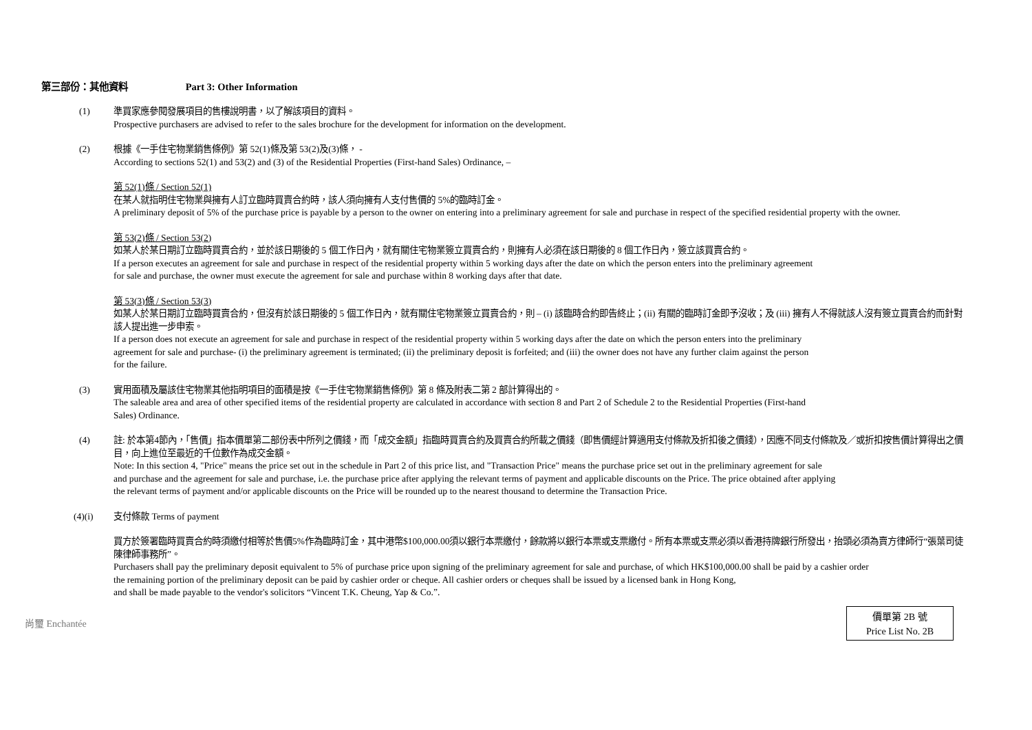第三部份：其他資料 Part 3: Other Information
(1) 準買家應參閱發展項目的售樓說明書，以了解該項目的資料。
Prospective purchasers are advised to refer to the sales brochure for the development for information on the development.
(2) 根據《一手住宅物業銷售條例》第 52(1)條及第 53(2)及(3)條， -
According to sections 52(1) and 53(2) and (3) of the Residential Properties (First-hand Sales) Ordinance, –
第 52(1)條 / Section 52(1)
在某人就指明住宅物業與擁有人訂立臨時買賣合約時，該人須向擁有人支付售價的 5%的臨時訂金。
A preliminary deposit of 5% of the purchase price is payable by a person to the owner on entering into a preliminary agreement for sale and purchase in respect of the specified residential property with the owner.
第 53(2)條 / Section 53(2)
如某人於某日期訂立臨時買賣合約，並於該日期後的 5 個工作日內，就有關住宅物業簽立買賣合約，則擁有人必須在該日期後的 8 個工作日內，簽立該買賣合約。
If a person executes an agreement for sale and purchase in respect of the residential property within 5 working days after the date on which the person enters into the preliminary agreement
for sale and purchase, the owner must execute the agreement for sale and purchase within 8 working days after that date.
第 53(3)條 / Section 53(3)
如某人於某日期訂立臨時買賣合約，但沒有於該日期後的 5 個工作日內，就有關住宅物業簽立買賣合約，則 – (i) 該臨時合約即告終止；(ii) 有關的臨時訂金即予沒收；及 (iii) 擁有人不得就該人沒有簽立買賣合約而針對該人提出進一步申索。
If a person does not execute an agreement for sale and purchase in respect of the residential property within 5 working days after the date on which the person enters into the preliminary
agreement for sale and purchase- (i) the preliminary agreement is terminated; (ii) the preliminary deposit is forfeited; and (iii) the owner does not have any further claim against the person
for the failure.
(3) 實用面積及屬該住宅物業其他指明項目的面積是按《一手住宅物業銷售條例》第 8 條及附表二第 2 部計算得出的。
The saleable area and area of other specified items of the residential property are calculated in accordance with section 8 and Part 2 of Schedule 2 to the Residential Properties (First-hand
Sales) Ordinance.
(4) 註: 於本第4節內，「售價」指本價單第二部份表中所列之價錢，而「成交金額」指臨時買賣合約及買賣合約所載之價錢（即售價經計算適用支付條款及折扣後之價錢），因應不同支付條款及／或折扣按售價計算得出之價目，向上進位至最近的千位數作為成交金額。
Note: In this section 4, "Price" means the price set out in the schedule in Part 2 of this price list, and "Transaction Price" means the purchase price set out in the preliminary agreement for sale
and purchase and the agreement for sale and purchase, i.e. the purchase price after applying the relevant terms of payment and applicable discounts on the Price. The price obtained after applying
the relevant terms of payment and/or applicable discounts on the Price will be rounded up to the nearest thousand to determine the Transaction Price.
(4)(i) 支付條款 Terms of payment
買方於簽署臨時買賣合約時須繳付相等於售價5%作為臨時訂金，其中港幣$100,000.00須以銀行本票繳付，餘款將以銀行本票或支票繳付。所有本票或支票必須以香港持牌銀行所發出，抬頭必須為賣方律師行“張葉司徒陳律師事務所”。
Purchasers shall pay the preliminary deposit equivalent to 5% of purchase price upon signing of the preliminary agreement for sale and purchase, of which HK$100,000.00 shall be paid by a cashier order
the remaining portion of the preliminary deposit can be paid by cashier order or cheque. All cashier orders or cheques shall be issued by a licensed bank in Hong Kong,
and shall be made payable to the vendor's solicitors “Vincent T.K. Cheung, Yap & Co.”.
尚璽 Enchantée
價單第 2B 號
Price List No. 2B